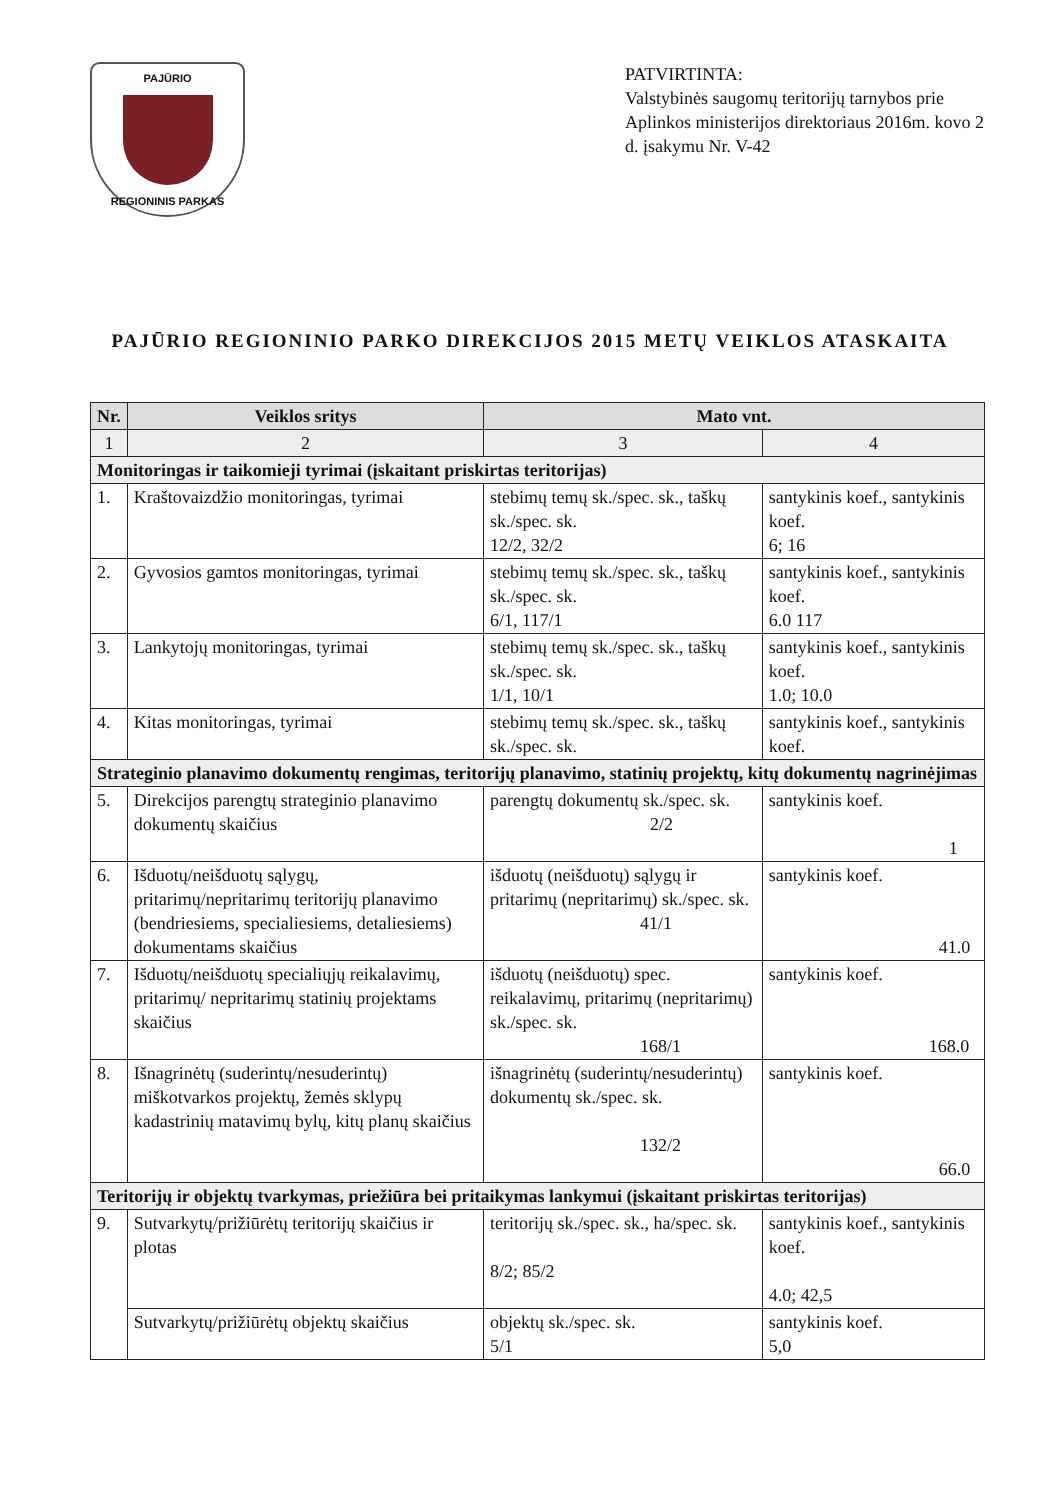PAJŪRIO
REGIONINIS PARKAS
PATVIRTINTA:
Valstybinės saugomų teritorijų tarnybos prie Aplinkos ministerijos direktoriaus 2016m. kovo 2 d. įsakymu Nr. V-42
PAJŪRIO REGIONINIO PARKO DIREKCIJOS 2015 METŲ VEIKLOS ATASKAITA
| Nr. | Veiklos sritys | Mato vnt. | |
| --- | --- | --- | --- |
| 1 | 2 | 3 | 4 |
| Monitoringas ir taikomieji tyrimai (įskaitant priskirtas teritorijas) | | | |
| 1. | Kraštovaizdžio monitoringas, tyrimai | stebimų temų sk./spec. sk., taškų sk./spec. sk. 12/2, 32/2 | santykinis koef., santykinis koef. 6; 16 |
| 2. | Gyvosios gamtos monitoringas, tyrimai | stebimų temų sk./spec. sk., taškų sk./spec. sk. 6/1, 117/1 | santykinis koef., santykinis koef. 6.0 117 |
| 3. | Lankytojų monitoringas, tyrimai | stebimų temų sk./spec. sk., taškų sk./spec. sk. 1/1, 10/1 | santykinis koef., santykinis koef. 1.0; 10.0 |
| 4. | Kitas monitoringas, tyrimai | stebimų temų sk./spec. sk., taškų sk./spec. sk. | santykinis koef., santykinis koef. |
| Strateginio planavimo dokumentų rengimas, teritorijų planavimo, statinių projektų, kitų dokumentų nagrinėjimas | | | |
| 5. | Direkcijos parengtų strateginio planavimo dokumentų skaičius | parengtų dokumentų sk./spec. sk. 2/2 | santykinis koef. 1 |
| 6. | Išduotų/neišduotų sąlygų, pritarimų/nepritarimų teritorijų planavimo (bendriesiems, specialiesiems, detaliesiems) dokumentams skaičius | išduotų (neišduotų) sąlygų ir pritarimų (nepritarimų) sk./spec. sk. 41/1 | santykinis koef. 41.0 |
| 7. | Išduotų/neišduotų specialiųjų reikalavimų, pritarimų/ nepritarimų statinių projektams skaičius | išduotų (neišduotų) spec. reikalavimų, pritarimų (nepritarimų) sk./spec. sk. 168/1 | santykinis koef. 168.0 |
| 8. | Išnagrinėtų (suderintų/nesuderintų) miškotvarkos projektų, žemės sklypų kadastrinių matavimų bylų, kitų planų skaičius | išnagrinėtų (suderintų/nesuderintų) dokumentų sk./spec. sk. 132/2 | santykinis koef. 66.0 |
| Teritorijų ir objektų tvarkymas, priežiūra bei pritaikymas lankymui (įskaitant priskirtas teritorijas) | | | |
| 9. | Sutvarkytų/prižiūrėtų teritorijų skaičius ir plotas | teritorijų sk./spec. sk., ha/spec. sk. 8/2; 85/2 | santykinis koef., santykinis koef. 4.0; 42,5 |
| | Sutvarkytų/prižiūrėtų objektų skaičius | objektų sk./spec. sk. 5/1 | santykinis koef. 5,0 |